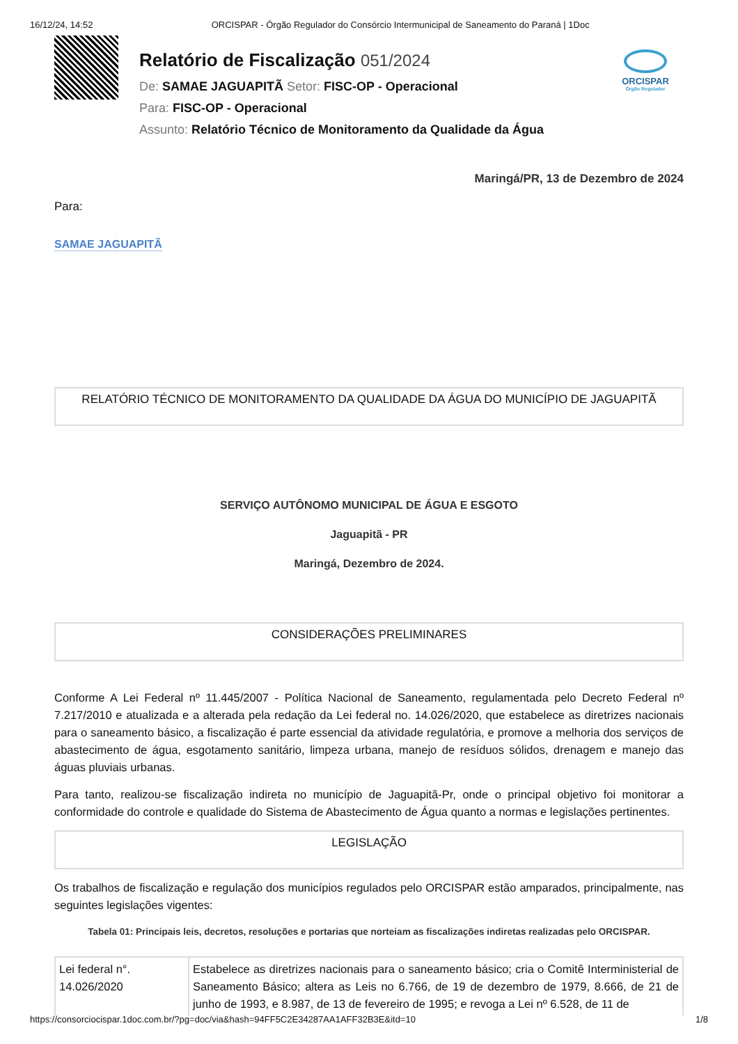16/12/24, 14:52 ORCISPAR - Órgão Regulador do Consórcio Intermunicipal de Saneamento do Paraná | 1Doc
Relatório de Fiscalização 051/2024
De: SAMAE JAGUAPITÃ Setor: FISC-OP - Operacional
Para: FISC-OP - Operacional
Assunto: Relatório Técnico de Monitoramento da Qualidade da Água
ORCISPAR
Órgão Regulador
Maringá/PR, 13 de Dezembro de 2024
Para:
SAMAE JAGUAPITÃ
RELATÓRIO TÉCNICO DE MONITORAMENTO DA QUALIDADE DA ÁGUA DO MUNICÍPIO DE JAGUAPITÃ
SERVIÇO AUTÔNOMO MUNICIPAL DE ÁGUA E ESGOTO
Jaguapitã - PR
Maringá, Dezembro de 2024.
CONSIDERAÇÕES PRELIMINARES
Conforme A Lei Federal nº 11.445/2007 - Política Nacional de Saneamento, regulamentada pelo Decreto Federal nº 7.217/2010 e atualizada e a alterada pela redação da Lei federal no. 14.026/2020, que estabelece as diretrizes nacionais para o saneamento básico, a fiscalização é parte essencial da atividade regulatória, e promove a melhoria dos serviços de abastecimento de água, esgotamento sanitário, limpeza urbana, manejo de resíduos sólidos, drenagem e manejo das águas pluviais urbanas.
Para tanto, realizou-se fiscalização indireta no município de Jaguapitã-Pr, onde o principal objetivo foi monitorar a conformidade do controle e qualidade do Sistema de Abastecimento de Água quanto a normas e legislações pertinentes.
LEGISLAÇÃO
Os trabalhos de fiscalização e regulação dos municípios regulados pelo ORCISPAR estão amparados, principalmente, nas seguintes legislações vigentes:
Tabela 01: Principais leis, decretos, resoluções e portarias que norteiam as fiscalizações indiretas realizadas pelo ORCISPAR.
| Lei federal n°. 14.026/2020 | Estabelece as diretrizes nacionais para o saneamento básico; cria o Comitê Interministerial de Saneamento Básico; altera as Leis no 6.766, de 19 de dezembro de 1979, 8.666, de 21 de junho de 1993, e 8.987, de 13 de fevereiro de 1995; e revoga a Lei nº 6.528, de 11 de |
https://consorciocispar.1doc.com.br/?pg=doc/via&hash=94FF5C2E34287AA1AFF32B3E&itd=10 1/8